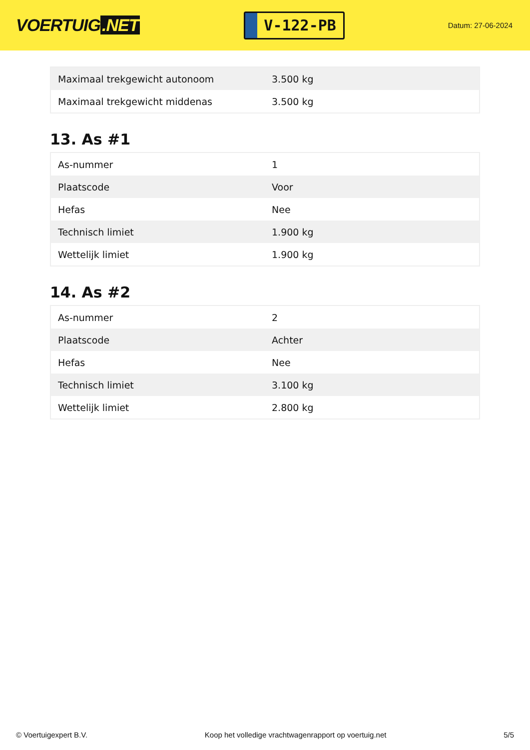VOERTUIG.NET
V-122-PB
Datum: 27-06-2024
| Maximaal trekgewicht autonoom | 3.500 kg |
| Maximaal trekgewicht middenas | 3.500 kg |
13. As #1
| As-nummer | 1 |
| Plaatscode | Voor |
| Hefas | Nee |
| Technisch limiet | 1.900 kg |
| Wettelijk limiet | 1.900 kg |
14. As #2
| As-nummer | 2 |
| Plaatscode | Achter |
| Hefas | Nee |
| Technisch limiet | 3.100 kg |
| Wettelijk limiet | 2.800 kg |
© Voertuigexpert B.V. Koop het volledige vrachtwagenrapport op voertuig.net 5/5